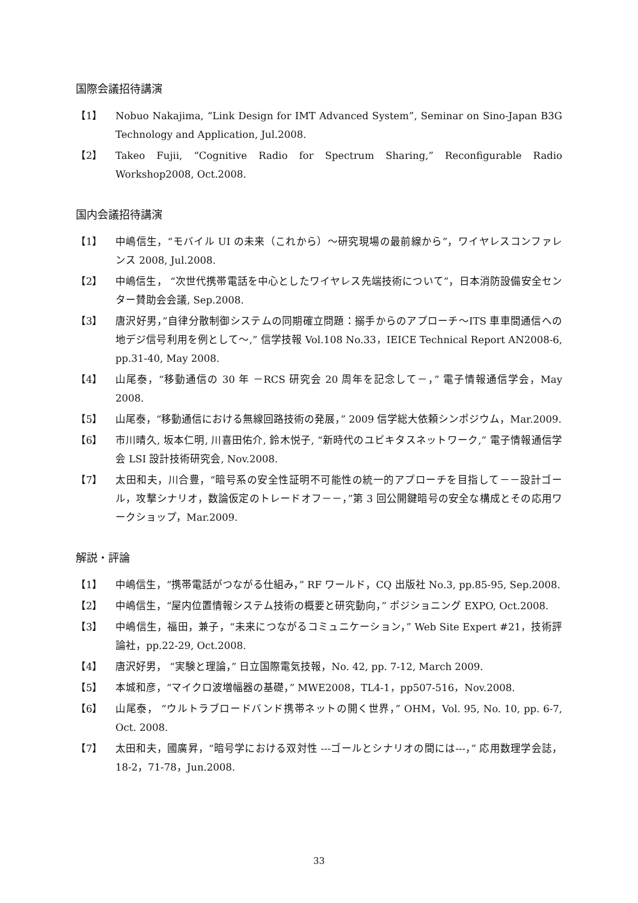国際会議招待講演
【1】 Nobuo Nakajima, “Link Design for IMT Advanced System”, Seminar on Sino-Japan B3G Technology and Application, Jul.2008.
【2】 Takeo Fujii, “Cognitive Radio for Spectrum Sharing,” Reconfigurable Radio Workshop2008, Oct.2008.
国内会議招待講演
【1】 中嶋信生，“モバイル UI の未来（これから）～研究現場の最前線から”，ワイヤレスコンファレンス 2008, Jul.2008.
【2】 中嶋信生， “次世代携帯電話を中心としたワイヤレス先端技術について”，日本消防設備安全センター賛助会会議, Sep.2008.
【3】 唐沢好男，”自律分散制御システムの同期確立問題：搦手からのアプローチ～ITS 車車間通信への地デジ信号利用を例として～,” 信学技報 Vol.108 No.33，IEICE Technical Report AN2008-6, pp.31-40, May 2008.
【4】 山尾泰，“移動通信の 30 年 －RCS 研究会 20 周年を記念して－，” 電子情報通信学会，May 2008.
【5】 山尾泰，“移動通信における無線回路技術の発展，” 2009 信学総大依頼シンポジウム，Mar.2009.
【6】 市川晴久, 坂本仁明, 川喜田佑介, 鈴木悦子, “新時代のユビキタスネットワーク,” 電子情報通信学会 LSI 設計技術研究会, Nov.2008.
【7】 太田和夫，川合豊，“暗号系の安全性証明不可能性の統一的アプローチを目指して－－設計ゴール，攻撃シナリオ，数論仮定のトレードオフ－－，”第 3 回公開鍵暗号の安全な構成とその応用ワークショップ，Mar.2009.
解説・評論
【1】 中嶋信生，“携帯電話がつながる仕組み，” RF ワールド，CQ 出版社 No.3, pp.85-95, Sep.2008.
【2】 中嶋信生，“屋内位置情報システム技術の概要と研究動向，” ポジショニング EXPO, Oct.2008.
【3】 中嶋信生，福田，兼子，“未来につながるコミュニケーション，” Web Site Expert #21，技術評論社，pp.22-29, Oct.2008.
【4】 唐沢好男， “実験と理論，” 日立国際電気技報，No. 42, pp. 7-12, March 2009.
【5】 本城和彦，“マイクロ波増幅器の基礎，” MWE2008，TL4-1，pp507-516，Nov.2008.
【6】 山尾泰， “ウルトラブロードバンド携帯ネットの開く世界，” OHM，Vol. 95, No. 10, pp. 6-7, Oct. 2008.
【7】 太田和夫，國廣昇，“暗号学における双対性 ---ゴールとシナリオの間には---，” 応用数理学会誌，18-2，71-78，Jun.2008.
33